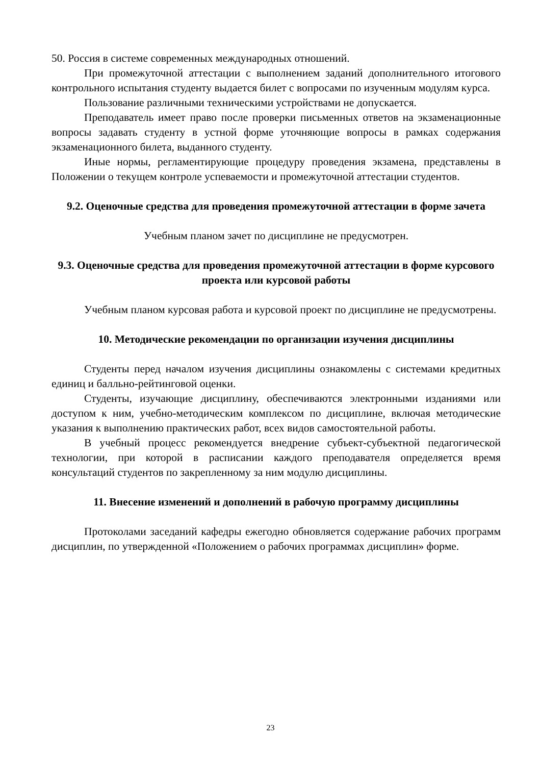50. Россия в системе современных международных отношений.
При промежуточной аттестации с выполнением заданий дополнительного итогового контрольного испытания студенту выдается билет с вопросами по изученным модулям курса.
Пользование различными техническими устройствами не допускается.
Преподаватель имеет право после проверки письменных ответов на экзаменационные вопросы задавать студенту в устной форме уточняющие вопросы в рамках содержания экзаменационного билета, выданного студенту.
Иные нормы, регламентирующие процедуру проведения экзамена, представлены в Положении о текущем контроле успеваемости и промежуточной аттестации студентов.
9.2. Оценочные средства для проведения промежуточной аттестации в форме зачета
Учебным планом зачет по дисциплине не предусмотрен.
9.3. Оценочные средства для проведения промежуточной аттестации в форме курсового проекта или курсовой работы
Учебным планом курсовая работа и курсовой проект по дисциплине не предусмотрены.
10. Методические рекомендации по организации изучения дисциплины
Студенты перед началом изучения дисциплины ознакомлены с системами кредитных единиц и балльно-рейтинговой оценки.
Студенты, изучающие дисциплину, обеспечиваются электронными изданиями или доступом к ним, учебно-методическим комплексом по дисциплине, включая методические указания к выполнению практических работ, всех видов самостоятельной работы.
В учебный процесс рекомендуется внедрение субъект-субъектной педагогической технологии, при которой в расписании каждого преподавателя определяется время консультаций студентов по закрепленному за ним модулю дисциплины.
11. Внесение изменений и дополнений в рабочую программу дисциплины
Протоколами заседаний кафедры ежегодно обновляется содержание рабочих программ дисциплин, по утвержденной «Положением о рабочих программах дисциплин» форме.
23